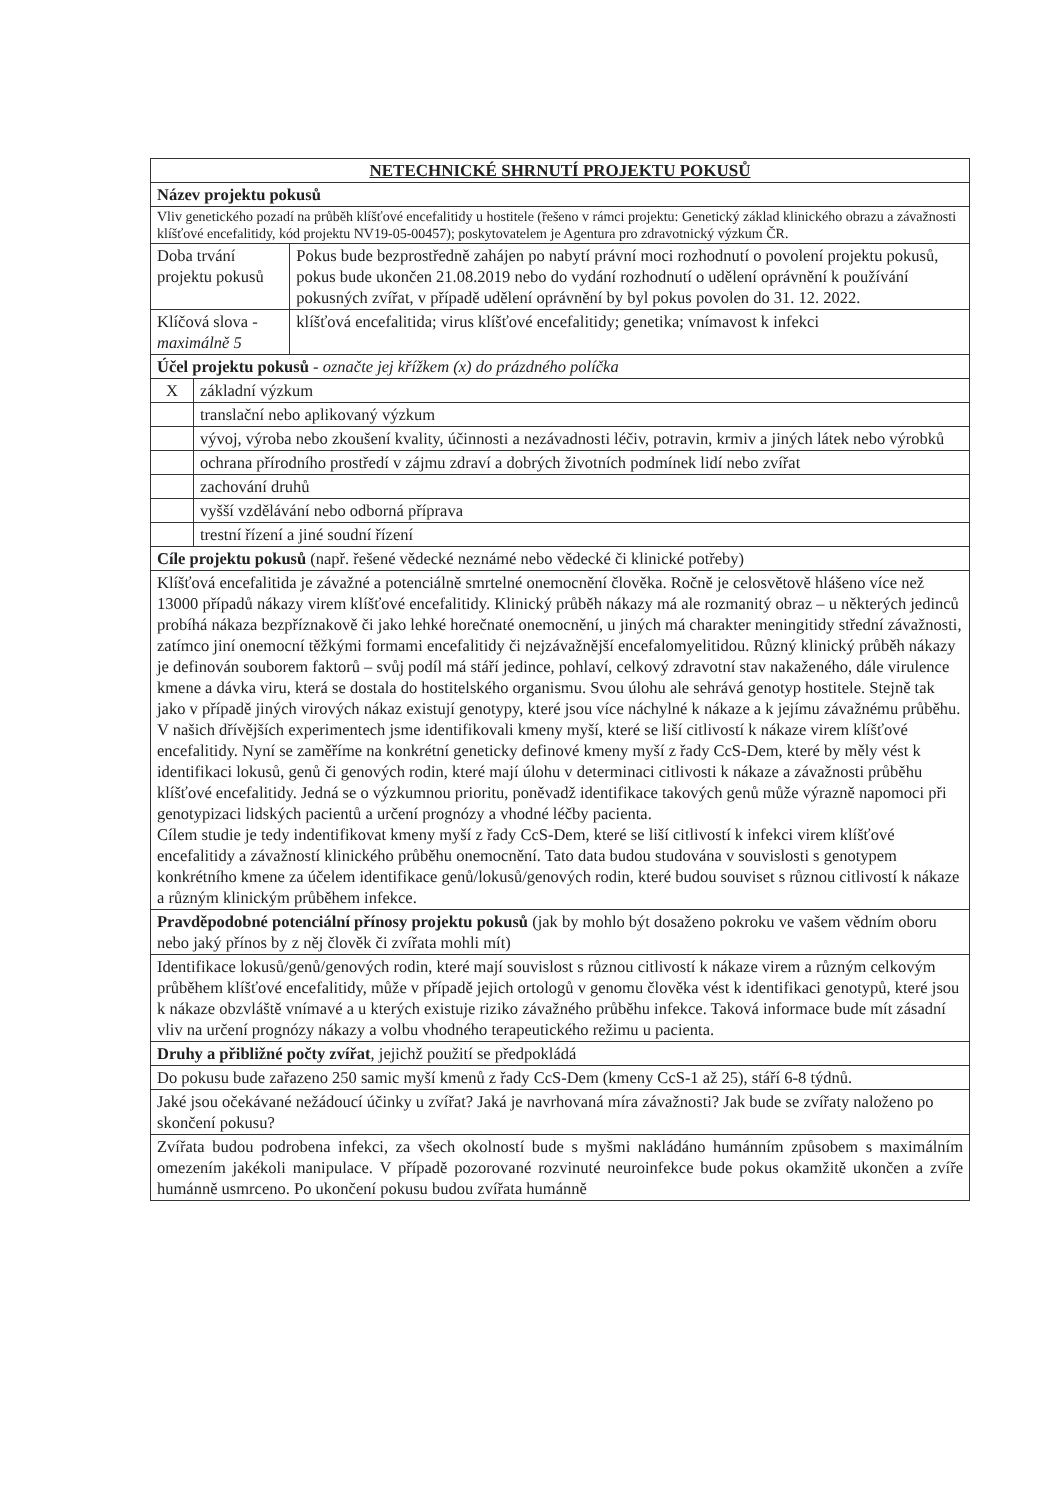| NETECHNICKÉ SHRNUTÍ PROJEKTU POKUSŮ | | |
| --- | --- | --- |
| Název projektu pokusů | | |
| Vliv genetického pozadí na průběh klíšťové encefalitidy u hostitele (řešeno v rámci projektu: Genetický základ klinického obrazu a závažnosti klíšťové encefalitidy, kód projektu NV19-05-00457); poskytovatelem je Agentura pro zdravotnický výzkum ČR. | | |
| Doba trvání projektu pokusů | | Pokus bude bezprostředně zahájen po nabytí právní moci rozhodnutí o povolení projektu pokusů, pokus bude ukončen 21.08.2019 nebo do vydání rozhodnutí o udělení oprávnění k používání pokusných zvířat, v případě udělení oprávnění by byl pokus povolen do 31. 12. 2022. |
| Klíčová slova - maximálně 5 | | klíšťová encefalitida; virus klíšťové encefalitidy; genetika; vnímavost k infekci |
| Účel projektu pokusů - označte jej křížkem (x) do prázdného políčka | | |
| X | základní výzkum | |
| | translační nebo aplikovaný výzkum | |
| | vývoj, výroba nebo zkoušení kvality, účinnosti a nezávadnosti léčiv, potravin, krmiv a jiných látek nebo výrobků | |
| | ochrana přírodního prostředí v zájmu zdraví a dobrých životních podmínek lidí nebo zvířat | |
| | zachování druhů | |
| | vyšší vzdělávání nebo odborná příprava | |
| | trestní řízení a jiné soudní řízení | |
| Cíle projektu pokusů (např. řešené vědecké neznámé nebo vědecké či klinické potřeby) | | |
| Klíšťová encefalitida je závažné a potenciálně smrtelné onemocnění člověka. Ročně je celosvětově hlášeno více než 13000 případů nákazy virem klíšťové encefalitidy. Klinický průběh nákazy má ale rozmanitý obraz – u některých jedinců probíhá nákaza bezpříznakově či jako lehké horečnaté onemocnění, u jiných má charakter meningitidy střední závažnosti, zatímco jiní onemocní těžkými formami encefalitidy či nejzávažnější encefalomyelitidou. Různý klinický průběh nákazy je definován souborem faktorů – svůj podíl má stáří jedince, pohlaví, celkový zdravotní stav nakaženého, dále virulence kmene a dávka viru, která se dostala do hostitelského organismu. Svou úlohu ale sehrává genotyp hostitele. Stejně tak jako v případě jiných virových nákaz existují genotypy, které jsou více náchylné k nákaze a k jejímu závažnému průběhu. V našich dřívějších experimentech jsme identifikovali kmeny myší, které se liší citlivostí k nákaze virem klíšťové encefalitidy. Nyní se zaměříme na konkrétní geneticky definové kmeny myší z řady CcS-Dem, které by měly vést k identifikaci lokusů, genů či genových rodin, které mají úlohu v determinaci citlivosti k nákaze a závažnosti průběhu klíšťové encefalitidy. Jedná se o výzkumnou prioritu, poněvadž identifikace takových genů může výrazně napomoci při genotypizaci lidských pacientů a určení prognózy a vhodné léčby pacienta. Cílem studie je tedy indentifikovat kmeny myší z řady CcS-Dem, které se liší citlivostí k infekci virem klíšťové encefalitidy a závažností klinického průběhu onemocnění. Tato data budou studována v souvislosti s genotypem konkrétního kmene za účelem identifikace genů/lokusů/genových rodin, které budou souviset s různou citlivostí k nákaze a různým klinickým průběhem infekce. | | |
| Pravděpodobné potenciální přínosy projektu pokusů (jak by mohlo být dosaženo pokroku ve vašem vědním oboru nebo jaký přínos by z něj člověk či zvířata mohli mít) | | |
| Identifikace lokusů/genů/genových rodin, které mají souvislost s různou citlivostí k nákaze virem a různým celkovým průběhem klíšťové encefalitidy, může v případě jejich ortologů v genomu člověka vést k identifikaci genotypů, které jsou k nákaze obzvláště vnímavé a u kterých existuje riziko závažného průběhu infekce. Taková informace bude mít zásadní vliv na určení prognózy nákazy a volbu vhodného terapeutického režimu u pacienta. | | |
| Druhy a přibližné počty zvířat , jejichž použití se předpokládá | | |
| Do pokusu bude zařazeno 250 samic myší kmenů z řady CcS-Dem (kmeny CcS-1 až 25), stáří 6-8 týdnů. | | |
| Jaké jsou očekávané nežádoucí účinky u zvířat? Jaká je navrhovaná míra závažnosti? Jak bude se zvířaty naloženo po skončení pokusu? | | |
| Zvířata budou podrobena infekci, za všech okolností bude s myšmi nakládáno humánním způsobem s maximálním omezením jakékoli manipulace. V případě pozorované rozvinuté neuroinfekce bude pokus okamžitě ukončen a zvíře humánně usmrceno. Po ukončení pokusu budou zvířata humánně | | |